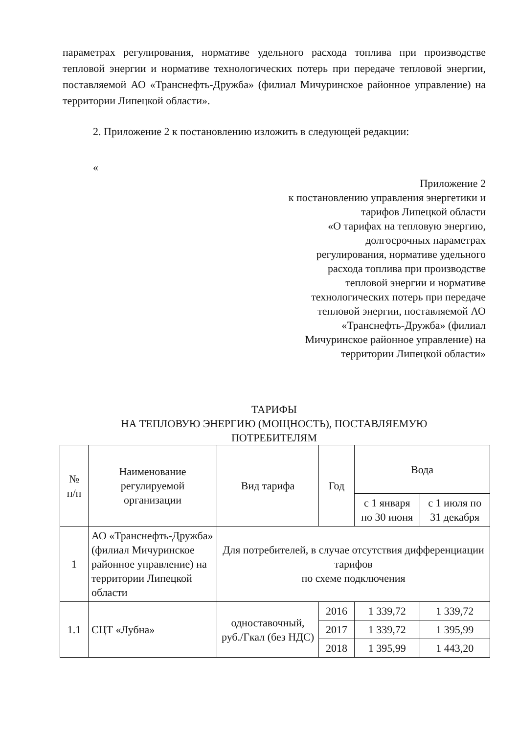параметрах регулирования, нормативе удельного расхода топлива при производстве тепловой энергии и нормативе технологических потерь при передаче тепловой энергии, поставляемой АО «Транснефть-Дружба» (филиал Мичуринское районное управление) на территории Липецкой области».
2. Приложение 2 к постановлению изложить в следующей редакции:
«
Приложение 2
к постановлению управления энергетики и
тарифов Липецкой области
«О тарифах на тепловую энергию,
долгосрочных параметрах
регулирования, нормативе удельного
расхода топлива при производстве
тепловой энергии и нормативе
технологических потерь при передаче
тепловой энергии, поставляемой АО
«Транснефть-Дружба» (филиал
Мичуринское районное управление) на
территории Липецкой области»
ТАРИФЫ
НА ТЕПЛОВУЮ ЭНЕРГИЮ (МОЩНОСТЬ), ПОСТАВЛЯЕМУЮ
ПОТРЕБИТЕЛЯМ
| № п/п | Наименование регулируемой организации | Вид тарифа | Год | Вода | |
| --- | --- | --- | --- | --- | --- |
| | | | | с 1 января по 30 июня | с 1 июля по 31 декабря |
| 1 | АО «Транснефть-Дружба» (филиал Мичуринское районное управление) на территории Липецкой области | Для потребителей, в случае отсутствия дифференциации тарифов по схеме подключения | | | |
| 1.1 | СЦТ «Лубна» | одноставочный, руб./Гкал (без НДС) | 2016 | 1 339,72 | 1 339,72 |
| | | | 2017 | 1 339,72 | 1 395,99 |
| | | | 2018 | 1 395,99 | 1 443,20 |